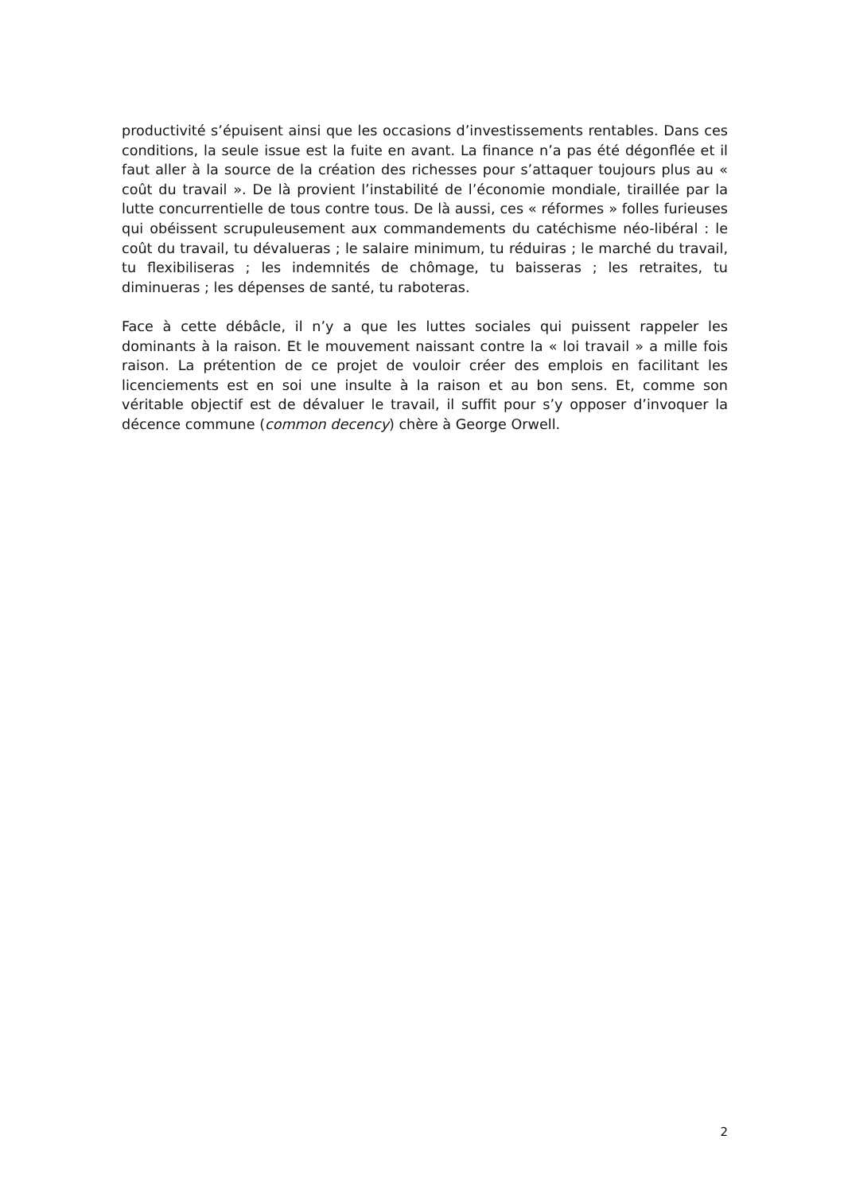productivité s’épuisent ainsi que les occasions d’investissements rentables. Dans ces conditions, la seule issue est la fuite en avant. La finance n’a pas été dégonflée et il faut aller à la source de la création des richesses pour s’attaquer toujours plus au « coût du travail ». De là provient l’instabilité de l’économie mondiale, tiraillée par la lutte concurrentielle de tous contre tous. De là aussi, ces « réformes » folles furieuses qui obéissent scrupuleusement aux commandements du catéchisme néo-libéral : le coût du travail, tu dévalueras ; le salaire minimum, tu réduiras ; le marché du travail, tu flexibiliseras ; les indemnités de chômage, tu baisseras ; les retraites, tu diminueras ; les dépenses de santé, tu raboteras.
Face à cette débâcle, il n’y a que les luttes sociales qui puissent rappeler les dominants à la raison. Et le mouvement naissant contre la « loi travail » a mille fois raison. La prétention de ce projet de vouloir créer des emplois en facilitant les licenciements est en soi une insulte à la raison et au bon sens. Et, comme son véritable objectif est de dévaluer le travail, il suffit pour s’y opposer d’invoquer la décence commune (common decency) chère à George Orwell.
2